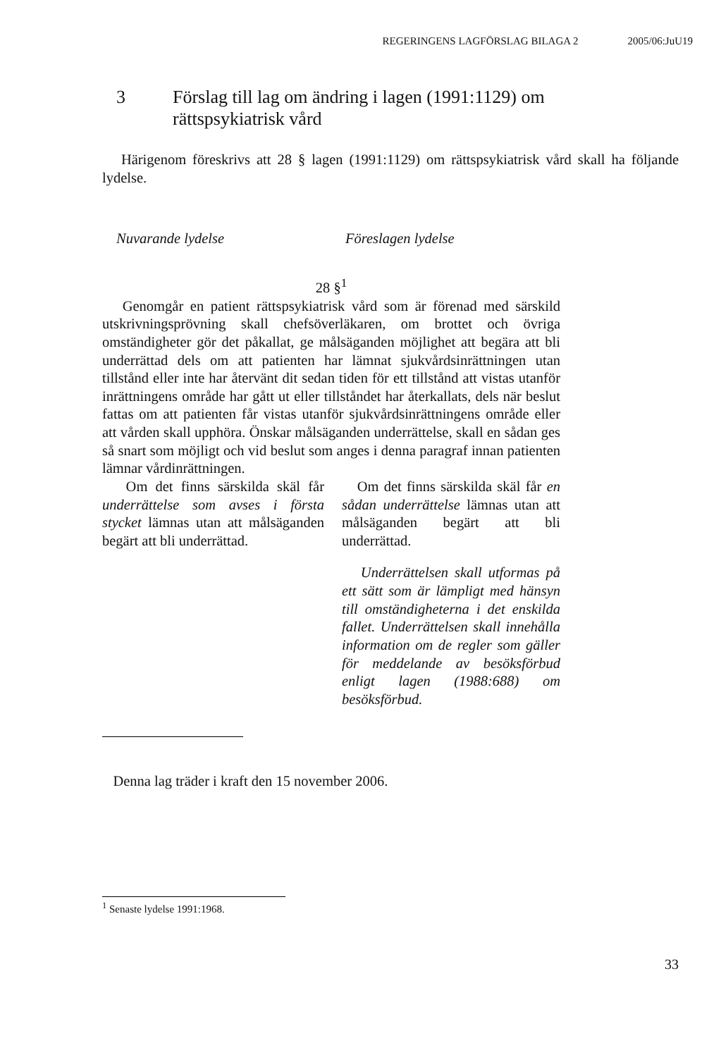REGERINGENS LAGFÖRSLAG BILAGA 2 2005/06:JuU19
3 Förslag till lag om ändring i lagen (1991:1129) om
rättspsykiatrisk vård
Härigenom föreskrivs att 28 § lagen (1991:1129) om rättspsykiatrisk vård skall ha följande lydelse.
| Nuvarande lydelse | Föreslagen lydelse |
| --- | --- |
| 28 §<sup>1</sup> | |
| Genomgår en patient rättspsykiatrisk vård som är förenad med särskild utskrivningsprövning skall chefsöverläkaren, om brottet och övriga omständigheter gör det påkallat, ge målsäganden möjlighet att begära att bli underrättad dels om att patienten har lämnat sjukvårdsinrättningen utan tillstånd eller inte har återvänt dit sedan tiden för ett tillstånd att vistas utanför inrättningens område har gått ut eller tillståndet har återkallats, dels när beslut fattas om att patienten får vistas utanför sjukvårdsinrättningens område eller att vården skall upphöra. Önskar målsäganden underrättelse, skall en sådan ges så snart som möjligt och vid beslut som anges i denna paragraf innan patienten lämnar vårdinrättningen. | |
| Om det finns särskilda skäl får underrättelse som avses i första stycket lämnas utan att målsäganden begärt att bli underrättad. | Om det finns särskilda skäl får en sådan underrättelse lämnas utan att målsäganden begärt att bli underrättad. |
| | Underrättelsen skall utformas på ett sätt som är lämpligt med hänsyn till omständigheterna i det enskilda fallet. Underrättelsen skall innehålla information om de regler som gäller för meddelande av besöksförbud enligt lagen (1988:688) om besöksförbud. |
Denna lag träder i kraft den 15 november 2006.
<sup>1</sup> Senaste lydelse 1991:1968.
33